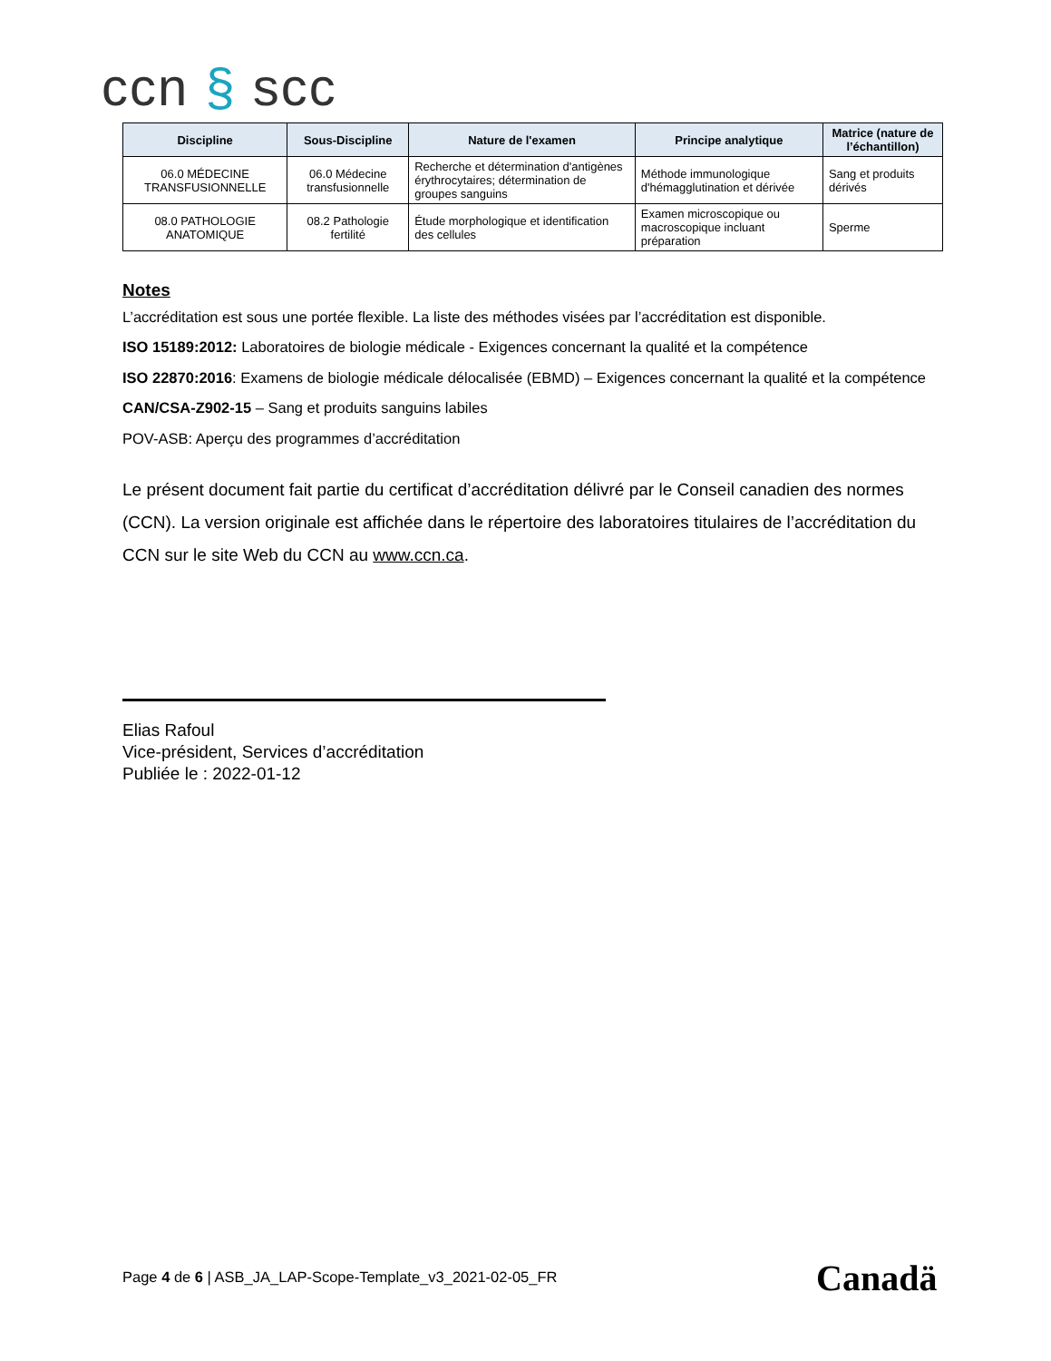ccn § scc
| Discipline | Sous-Discipline | Nature de l'examen | Principe analytique | Matrice (nature de l’échantillon) |
| --- | --- | --- | --- | --- |
| 06.0 MÉDECINE TRANSFUSIONNELLE | 06.0 Médecine transfusionnelle | Recherche et détermination d'antigènes érythrocytaires; détermination de groupes sanguins | Méthode immunologique d'hémagglutination et dérivée | Sang et produits dérivés |
| 08.0 PATHOLOGIE ANATOMIQUE | 08.2 Pathologie fertilité | Étude morphologique et identification des cellules | Examen microscopique ou macroscopique incluant préparation | Sperme |
Notes
L’accréditation est sous une portée flexible. La liste des méthodes visées par l’accréditation est disponible.
ISO 15189:2012: Laboratoires de biologie médicale - Exigences concernant la qualité et la compétence
ISO 22870:2016: Examens de biologie médicale délocalisée (EBMD) – Exigences concernant la qualité et la compétence
CAN/CSA-Z902-15 – Sang et produits sanguins labiles
POV-ASB: Aperçu des programmes d’accréditation
Le présent document fait partie du certificat d’accréditation délivré par le Conseil canadien des normes (CCN). La version originale est affichée dans le répertoire des laboratoires titulaires de l’accréditation du CCN sur le site Web du CCN au www.ccn.ca.
Elias Rafoul
Vice-président, Services d’accréditation
Publiée le : 2022-01-12
Page 4 de 6 | ASB_JA_LAP-Scope-Template_v3_2021-02-05_FR
Canadä